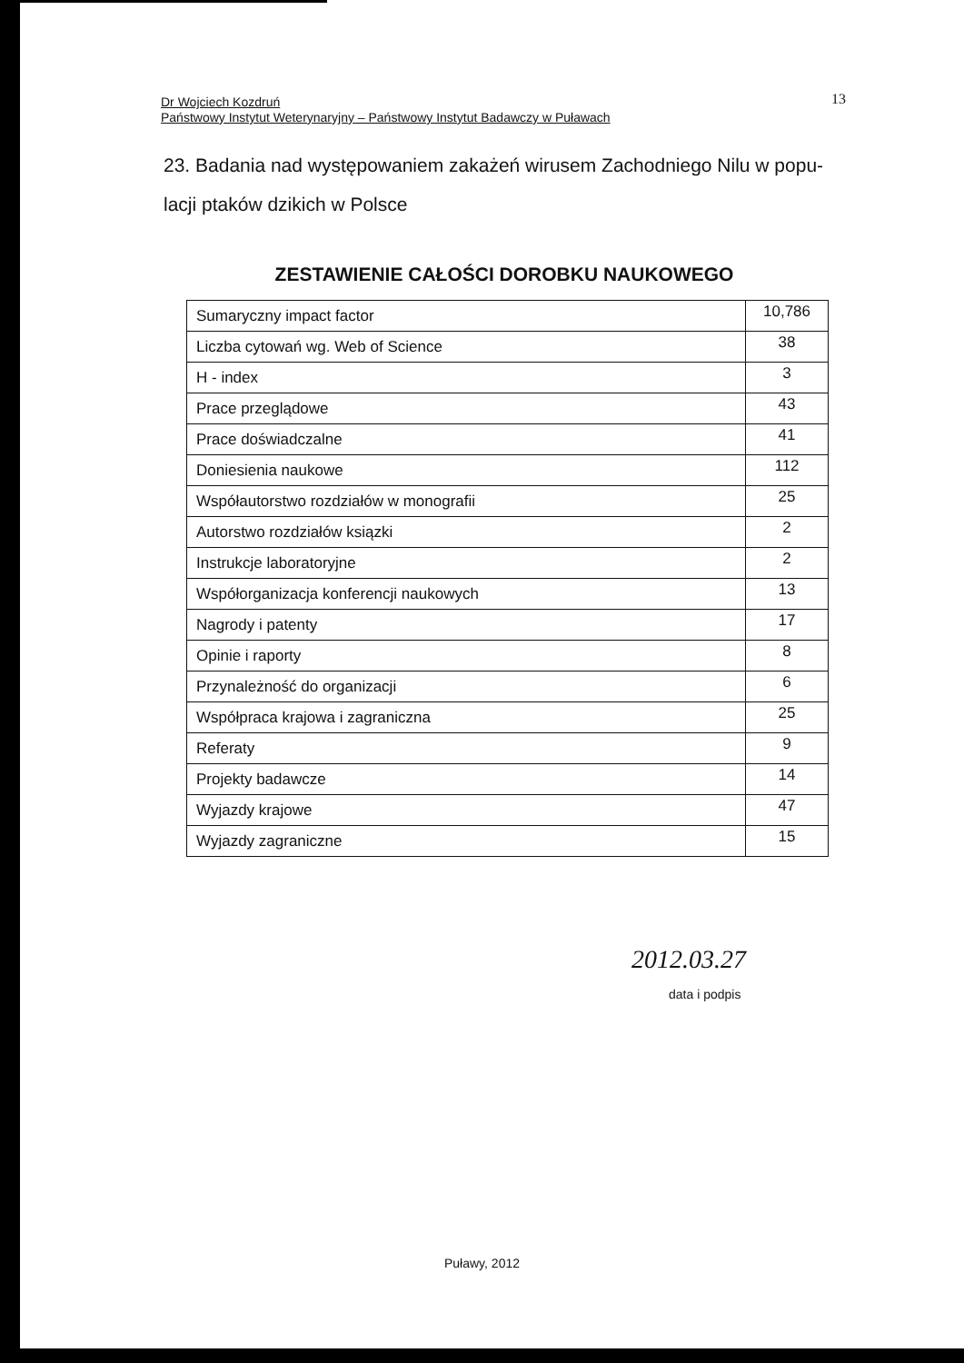Dr Wojciech Kozdruń
Państwowy Instytut Weterynaryjny – Państwowy Instytut Badawczy w Puławach
13
23. Badania nad występowaniem zakażeń wirusem Zachodniego Nilu w popu-lacji ptaków dzikich w Polsce
ZESTAWIENIE CAŁOŚCI DOROBKU NAUKOWEGO
| Sumaryczny impact factor | 10,786 |
| Liczba cytowań wg. Web of Science | 38 |
| H - index | 3 |
| Prace przeglądowe | 43 |
| Prace doświadczalne | 41 |
| Doniesienia naukowe | 112 |
| Współautorstwo rozdziałów w monografii | 25 |
| Autorstwo rozdziałów ksiązki | 2 |
| Instrukcje laboratoryjne | 2 |
| Współorganizacja konferencji naukowych | 13 |
| Nagrody i patenty | 17 |
| Opinie i raporty | 8 |
| Przynależność do organizacji | 6 |
| Współpraca krajowa i zagraniczna | 25 |
| Referaty | 9 |
| Projekty badawcze | 14 |
| Wyjazdy krajowe | 47 |
| Wyjazdy zagraniczne | 15 |
2012.03.27
data i podpis
Puławy, 2012